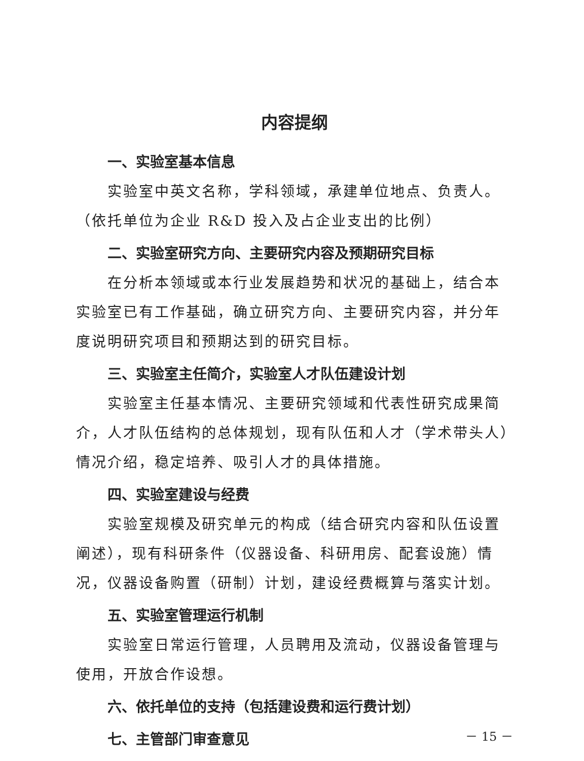内容提纲
一、实验室基本信息
实验室中英文名称，学科领域，承建单位地点、负责人。（依托单位为企业 R&D 投入及占企业支出的比例）
二、实验室研究方向、主要研究内容及预期研究目标
在分析本领域或本行业发展趋势和状况的基础上，结合本实验室已有工作基础，确立研究方向、主要研究内容，并分年度说明研究项目和预期达到的研究目标。
三、实验室主任简介，实验室人才队伍建设计划
实验室主任基本情况、主要研究领域和代表性研究成果简介，人才队伍结构的总体规划，现有队伍和人才（学术带头人）情况介绍，稳定培养、吸引人才的具体措施。
四、实验室建设与经费
实验室规模及研究单元的构成（结合研究内容和队伍设置阐述），现有科研条件（仪器设备、科研用房、配套设施）情况，仪器设备购置（研制）计划，建设经费概算与落实计划。
五、实验室管理运行机制
实验室日常运行管理，人员聘用及流动，仪器设备管理与使用，开放合作设想。
六、依托单位的支持（包括建设费和运行费计划）
七、主管部门审查意见
－ 15 －